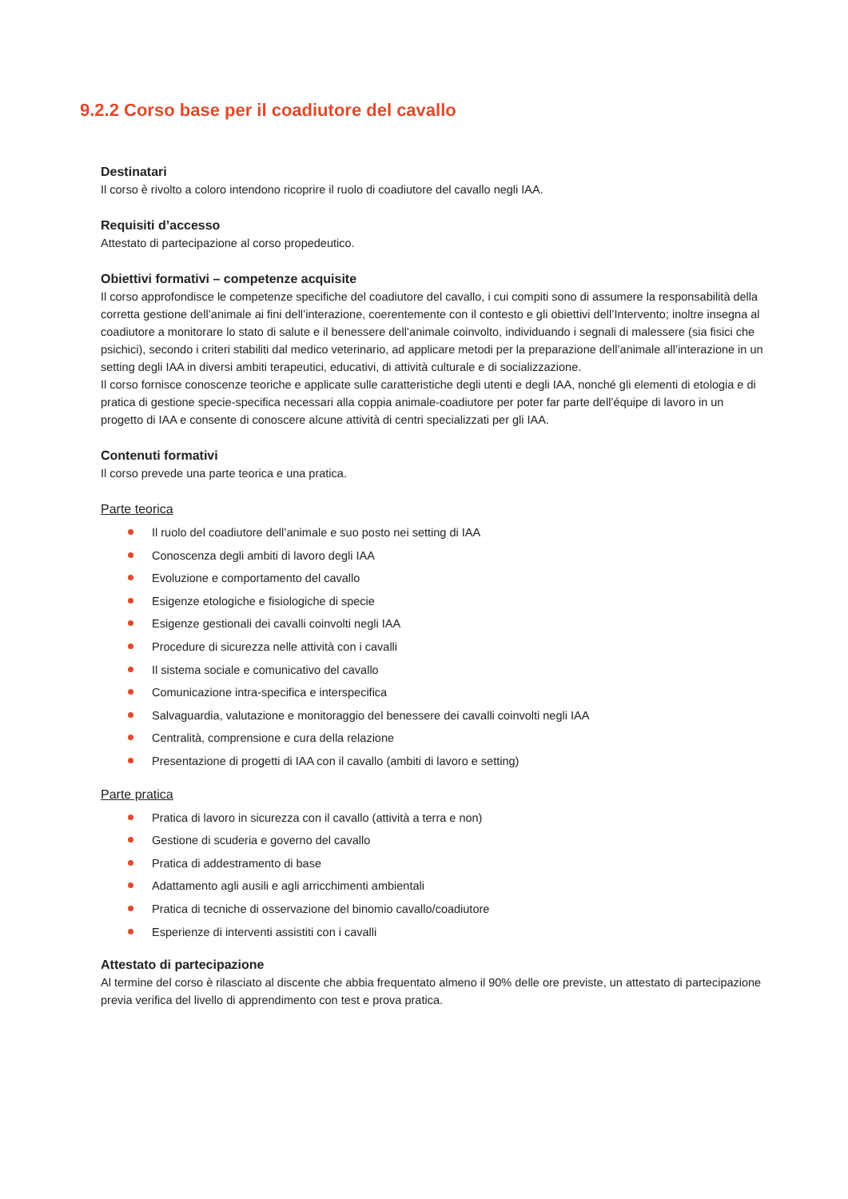9.2.2 Corso base per il coadiutore del cavallo
Destinatari
Il corso è rivolto a coloro intendono ricoprire il ruolo di coadiutore del cavallo negli IAA.
Requisiti d’accesso
Attestato di partecipazione al corso propedeutico.
Obiettivi formativi – competenze acquisite
Il corso approfondisce le competenze specifiche del coadiutore del cavallo, i cui compiti sono di assumere la responsabilità della corretta gestione dell’animale ai fini dell’interazione, coerentemente con il contesto e gli obiettivi dell’Intervento; inoltre insegna al coadiutore a monitorare lo stato di salute e il benessere dell’animale coinvolto, individuando i segnali di malessere (sia fisici che psichici), secondo i criteri stabiliti dal medico veterinario, ad applicare metodi per la preparazione dell’animale all’interazione in un setting degli IAA in diversi ambiti terapeutici, educativi, di attività culturale e di socializzazione.
Il corso fornisce conoscenze teoriche e applicate sulle caratteristiche degli utenti e degli IAA, nonché gli elementi di etologia e di pratica di gestione specie-specifica necessari alla coppia animale-coadiutore per poter far parte dell’équipe di lavoro in un progetto di IAA e consente di conoscere alcune attività di centri specializzati per gli IAA.
Contenuti formativi
Il corso prevede una parte teorica e una pratica.
Parte teorica
Il ruolo del coadiutore dell’animale e suo posto nei setting di IAA
Conoscenza degli ambiti di lavoro degli IAA
Evoluzione e comportamento del cavallo
Esigenze etologiche e fisiologiche di specie
Esigenze gestionali dei cavalli coinvolti negli IAA
Procedure di sicurezza nelle attività con i cavalli
Il sistema sociale e comunicativo del cavallo
Comunicazione intra-specifica e interspecifica
Salvaguardia, valutazione e monitoraggio del benessere dei cavalli coinvolti negli IAA
Centralità, comprensione e cura della relazione
Presentazione di progetti di IAA con il cavallo (ambiti di lavoro e setting)
Parte pratica
Pratica di lavoro in sicurezza con il cavallo (attività a terra e non)
Gestione di scuderia e governo del cavallo
Pratica di addestramento di base
Adattamento agli ausili e agli arricchimenti ambientali
Pratica di tecniche di osservazione del binomio cavallo/coadiutore
Esperienze di interventi assistiti con i cavalli
Attestato di partecipazione
Al termine del corso è rilasciato al discente che abbia frequentato almeno il 90% delle ore previste, un attestato di partecipazione previa verifica del livello di apprendimento con test e prova pratica.